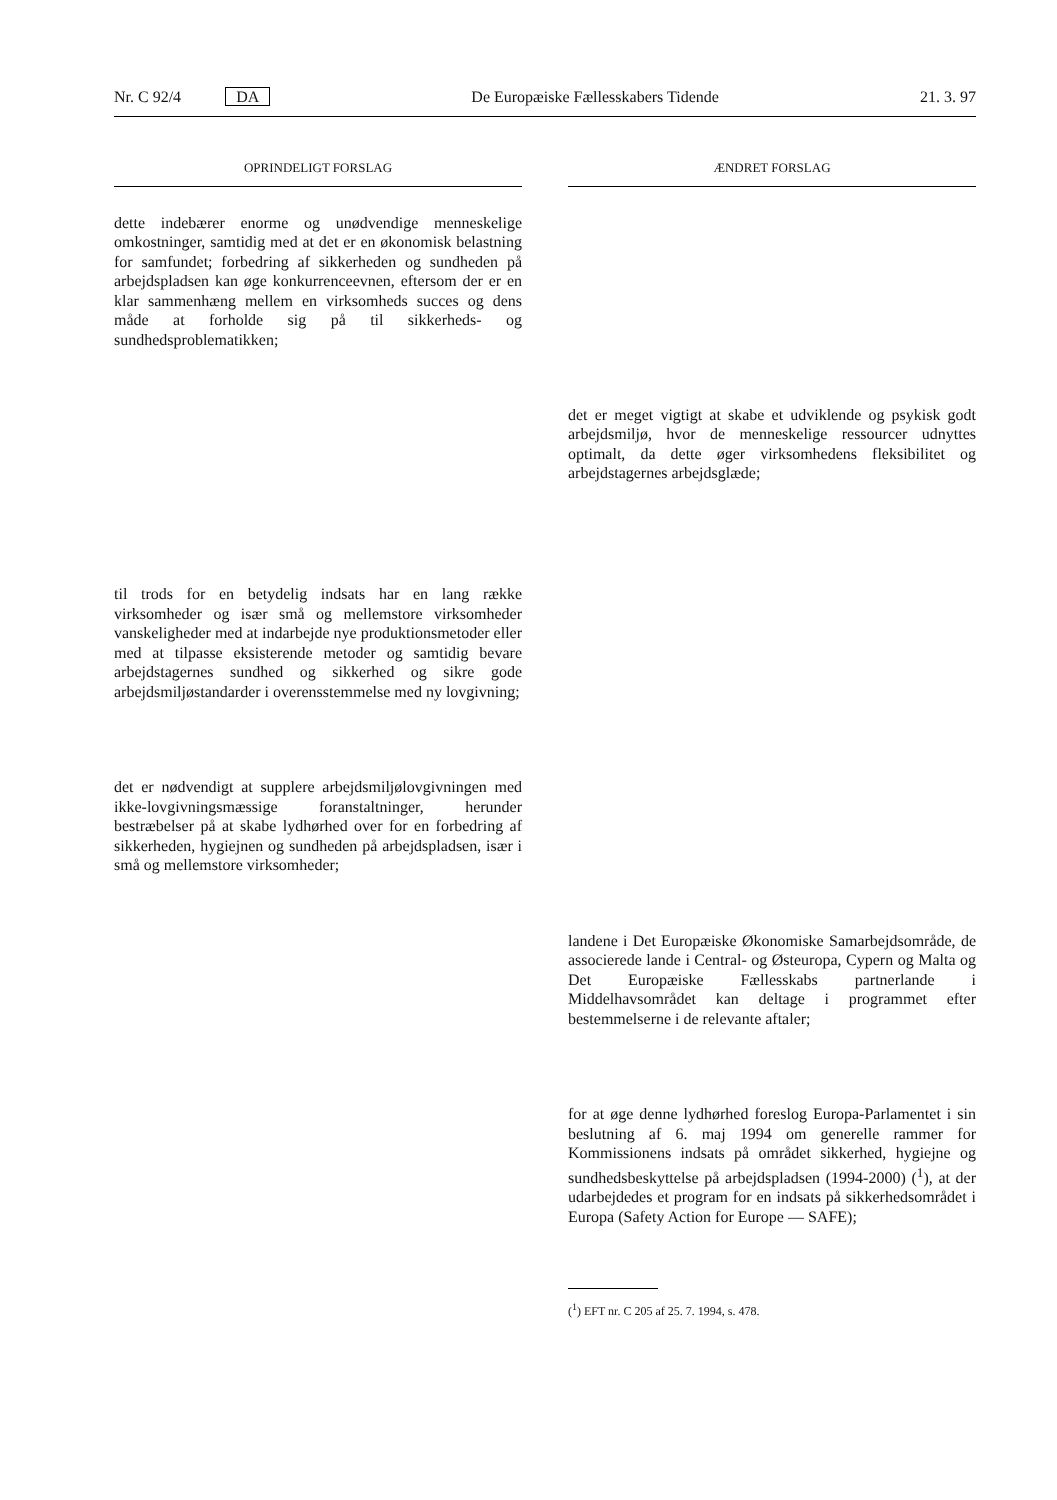Nr. C 92/4 DA De Europæiske Fællesskabers Tidende 21. 3. 97
OPRINDELIGT FORSLAG
dette indebærer enorme og unødvendige menneskelige omkostninger, samtidig med at det er en økonomisk belastning for samfundet; forbedring af sikkerheden og sundheden på arbejdspladsen kan øge konkurrenceevnen, eftersom der er en klar sammenhæng mellem en virksomheds succes og dens måde at forholde sig på til sikkerheds- og sundhedsproblematikken;
til trods for en betydelig indsats har en lang række virksomheder og især små og mellemstore virksomheder vanskeligheder med at indarbejde nye produktionsmetoder eller med at tilpasse eksisterende metoder og samtidig bevare arbejdstagernes sundhed og sikkerhed og sikre gode arbejdsmiljøstandarder i overensstemmelse med ny lovgivning;
det er nødvendigt at supplere arbejdsmiljølovgivningen med ikke-lovgivningsmæssige foranstaltninger, herunder bestræbelser på at skabe lydhørhed over for en forbedring af sikkerheden, hygiejnen og sundheden på arbejdspladsen, især i små og mellemstore virksomheder;
ÆNDRET FORSLAG
det er meget vigtigt at skabe et udviklende og psykisk godt arbejdsmiljø, hvor de menneskelige ressourcer udnyttes optimalt, da dette øger virksomhedens fleksibilitet og arbejdstagernes arbejdsglæde;
landene i Det Europæiske Økonomiske Samarbejdsområde, de associerede lande i Central- og Østeuropa, Cypern og Malta og Det Europæiske Fællesskabs partnerlande i Middelhavsområdet kan deltage i programmet efter bestemmelserne i de relevante aftaler;
for at øge denne lydhørhed foreslog Europa-Parlamentet i sin beslutning af 6. maj 1994 om generelle rammer for Kommissionens indsats på området sikkerhed, hygiejne og sundhedsbeskyttelse på arbejdspladsen (1994-2000) (<sup>1</sup>), at der udarbejdedes et program for en indsats på sikkerhedsområdet i Europa (Safety Action for Europe — SAFE);
(<sup>1</sup>) EFT nr. C 205 af 25. 7. 1994, s. 478.